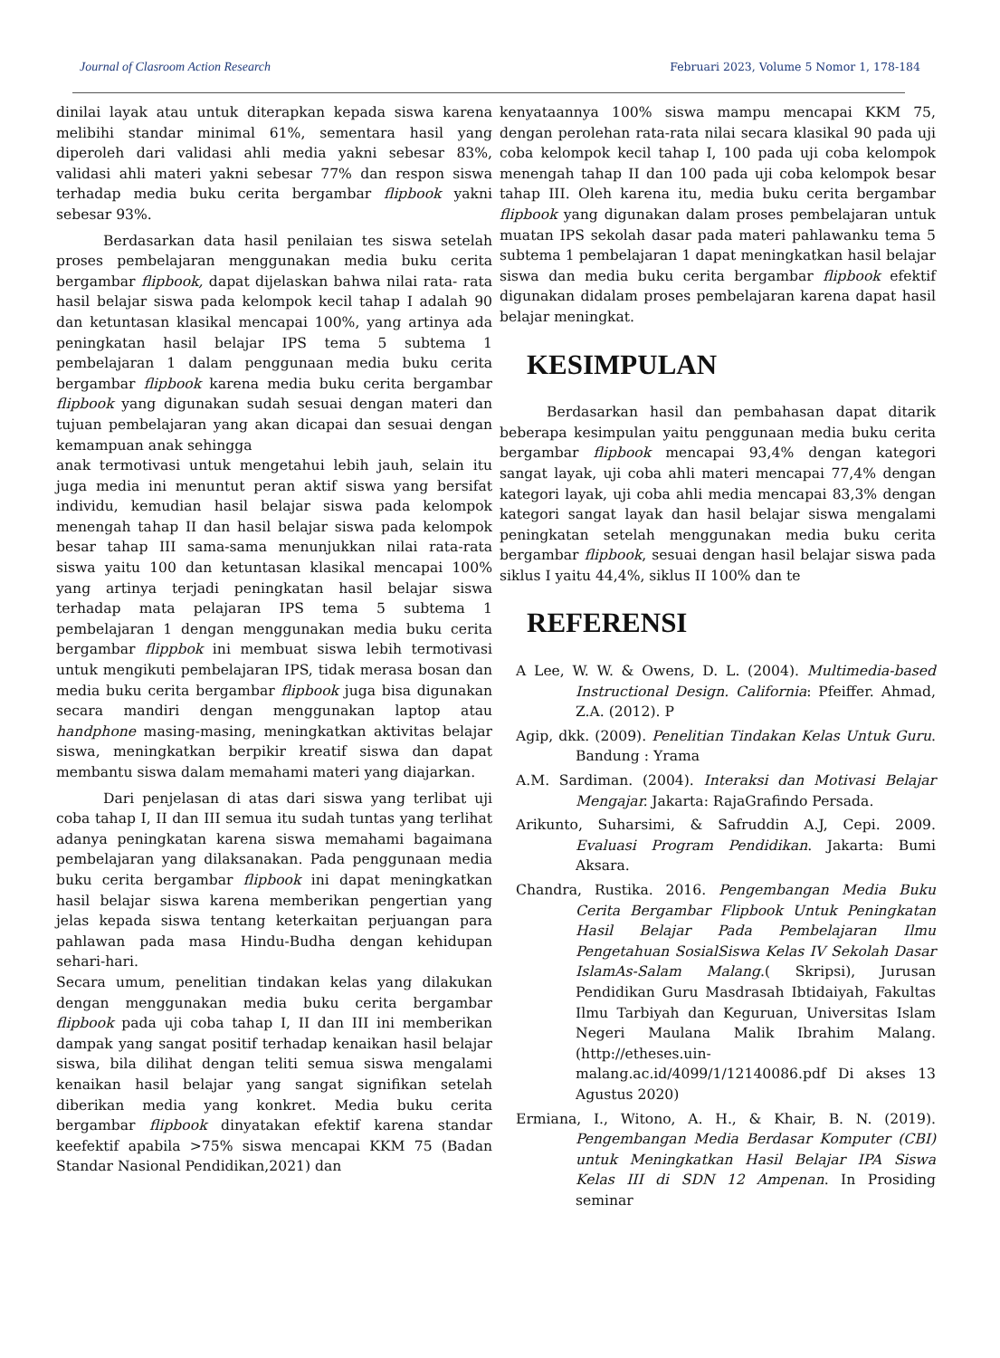Journal of Clasroom Action Research Februari 2023, Volume 5 Nomor 1, 178-184
dinilai layak atau untuk diterapkan kepada siswa karena melibihi standar minimal 61%, sementara hasil yang diperoleh dari validasi ahli media yakni sebesar 83%, validasi ahli materi yakni sebesar 77% dan respon siswa terhadap media buku cerita bergambar flipbook yakni sebesar 93%.
Berdasarkan data hasil penilaian tes siswa setelah proses pembelajaran menggunakan media buku cerita bergambar flipbook, dapat dijelaskan bahwa nilai rata- rata hasil belajar siswa pada kelompok kecil tahap I adalah 90 dan ketuntasan klasikal mencapai 100%, yang artinya ada peningkatan hasil belajar IPS tema 5 subtema 1 pembelajaran 1 dalam penggunaan media buku cerita bergambar flipbook karena media buku cerita bergambar flipbook yang digunakan sudah sesuai dengan materi dan tujuan pembelajaran yang akan dicapai dan sesuai dengan kemampuan anak sehingga
anak termotivasi untuk mengetahui lebih jauh, selain itu juga media ini menuntut peran aktif siswa yang bersifat individu, kemudian hasil belajar siswa pada kelompok menengah tahap II dan hasil belajar siswa pada kelompok besar tahap III sama-sama menunjukkan nilai rata-rata siswa yaitu 100 dan ketuntasan klasikal mencapai 100% yang artinya terjadi peningkatan hasil belajar siswa terhadap mata pelajaran IPS tema 5 subtema 1 pembelajaran 1 dengan menggunakan media buku cerita bergambar flippbok ini membuat siswa lebih termotivasi untuk mengikuti pembelajaran IPS, tidak merasa bosan dan media buku cerita bergambar flipbook juga bisa digunakan secara mandiri dengan menggunakan laptop atau handphone masing-masing, meningkatkan aktivitas belajar siswa, meningkatkan berpikir kreatif siswa dan dapat membantu siswa dalam memahami materi yang diajarkan.
Dari penjelasan di atas dari siswa yang terlibat uji coba tahap I, II dan III semua itu sudah tuntas yang terlihat adanya peningkatan karena siswa memahami bagaimana pembelajaran yang dilaksanakan. Pada penggunaan media buku cerita bergambar flipbook ini dapat meningkatkan hasil belajar siswa karena memberikan pengertian yang jelas kepada siswa tentang keterkaitan perjuangan para pahlawan pada masa Hindu-Budha dengan kehidupan sehari-hari.
Secara umum, penelitian tindakan kelas yang dilakukan dengan menggunakan media buku cerita bergambar flipbook pada uji coba tahap I, II dan III ini memberikan dampak yang sangat positif terhadap kenaikan hasil belajar siswa, bila dilihat dengan teliti semua siswa mengalami kenaikan hasil belajar yang sangat signifikan setelah diberikan media yang konkret. Media buku cerita bergambar flipbook dinyatakan efektif karena standar keefektif apabila >75% siswa mencapai KKM 75 (Badan Standar Nasional Pendidikan,2021) dan
kenyataannya 100% siswa mampu mencapai KKM 75, dengan perolehan rata-rata nilai secara klasikal 90 pada uji coba kelompok kecil tahap I, 100 pada uji coba kelompok menengah tahap II dan 100 pada uji coba kelompok besar tahap III. Oleh karena itu, media buku cerita bergambar flipbook yang digunakan dalam proses pembelajaran untuk muatan IPS sekolah dasar pada materi pahlawanku tema 5 subtema 1 pembelajaran 1 dapat meningkatkan hasil belajar siswa dan media buku cerita bergambar flipbook efektif digunakan didalam proses pembelajaran karena dapat hasil belajar meningkat.
KESIMPULAN
Berdasarkan hasil dan pembahasan dapat ditarik beberapa kesimpulan yaitu penggunaan media buku cerita bergambar flipbook mencapai 93,4% dengan kategori sangat layak, uji coba ahli materi mencapai 77,4% dengan kategori layak, uji coba ahli media mencapai 83,3% dengan kategori sangat layak dan hasil belajar siswa mengalami peningkatan setelah menggunakan media buku cerita bergambar flipbook, sesuai dengan hasil belajar siswa pada siklus I yaitu 44,4%, siklus II 100% dan te
REFERENSI
A Lee, W. W. & Owens, D. L. (2004). Multimedia-based Instructional Design. California: Pfeiffer. Ahmad, Z.A. (2012). P
Agip, dkk. (2009). Penelitian Tindakan Kelas Untuk Guru. Bandung : Yrama
A.M. Sardiman. (2004). Interaksi dan Motivasi Belajar Mengajar. Jakarta: RajaGrafindo Persada.
Arikunto, Suharsimi, & Safruddin A.J, Cepi. 2009. Evaluasi Program Pendidikan. Jakarta: Bumi Aksara.
Chandra, Rustika. 2016. Pengembangan Media Buku Cerita Bergambar Flipbook Untuk Peningkatan Hasil Belajar Pada Pembelajaran Ilmu Pengetahuan SosialSiswa Kelas IV Sekolah Dasar IslamAs-Salam Malang.( Skripsi), Jurusan Pendidikan Guru Masdrasah Ibtidaiyah, Fakultas Ilmu Tarbiyah dan Keguruan, Universitas Islam Negeri Maulana Malik Ibrahim Malang. (http://etheses.uin-malang.ac.id/4099/1/12140086.pdf Di akses 13 Agustus 2020)
Ermiana, I., Witono, A. H., & Khair, B. N. (2019). Pengembangan Media Berdasar Komputer (CBI) untuk Meningkatkan Hasil Belajar IPA Siswa Kelas III di SDN 12 Ampenan. In Prosiding seminar